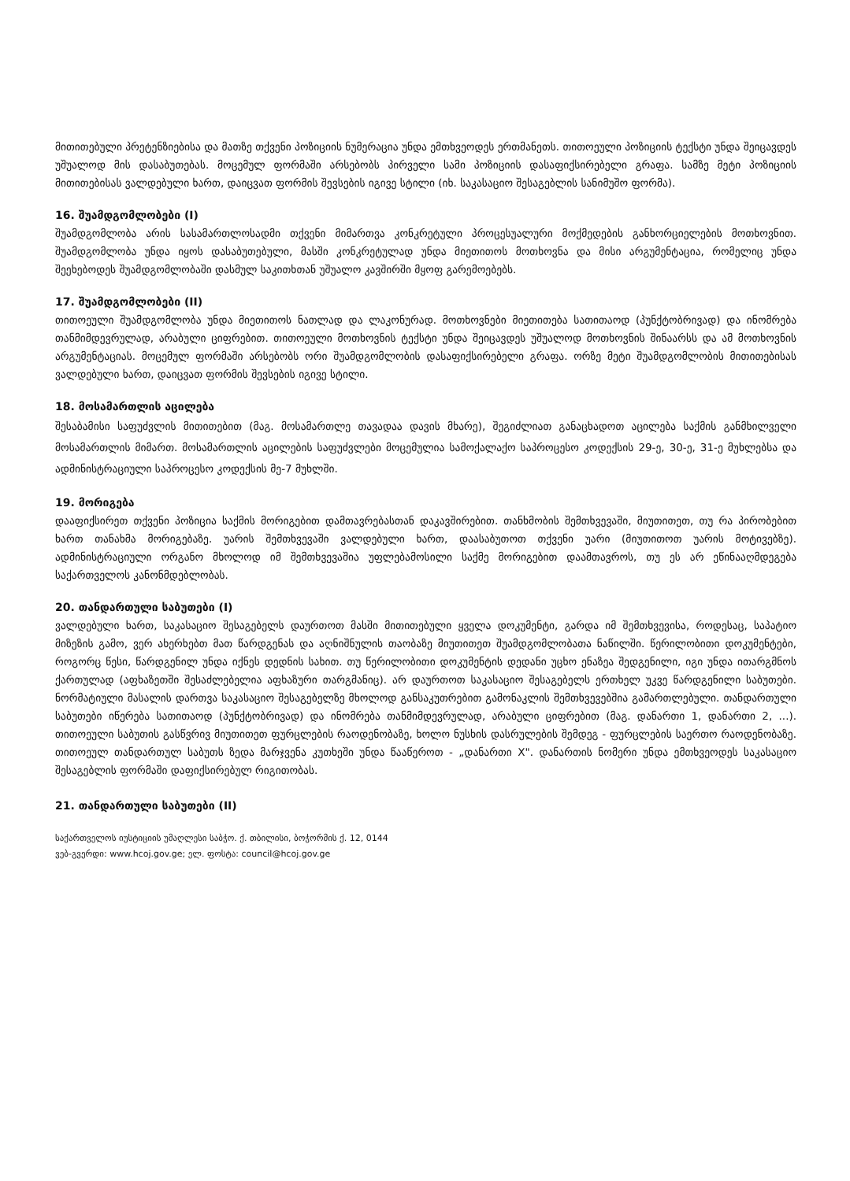მითითებული პრეტენზიებისა და მათზე თქვენი პოზიციის ნუმერაცია უნდა ემთხვეოდეს ერთმანეთს. თითოეული პოზიციის ტექსტი უნდა შეიცავდეს უშუალოდ მის დასაბუთებას. მოცემულ ფორმაში არსებობს პირველი სამი პოზიციის დასაფიქსირებელი გრაფა. სამზე მეტი პოზიციის მითითებისას ვალდებული ხართ, დაიცვათ ფორმის შევსების იგივე სტილი (იხ. საკასაციო შესაგებლის სანიმუშო ფორმა).
16. შუამდგომლობები (I)
შუამდგომლობა არის სასამართლოსადმი თქვენი მიმართვა კონკრეტული პროცესუალური მოქმედების განხორციელების მოთხოვნით. შუამდგომლობა უნდა იყოს დასაბუთებული, მასში კონკრეტულად უნდა მიეთითოს მოთხოვნა და მისი არგუმენტაცია, რომელიც უნდა შეეხებოდეს შუამდგომლობაში დასმულ საკითხთან უშუალო კავშირში მყოფ გარემოებებს.
17. შუამდგომლობები (II)
თითოეული შუამდგომლობა უნდა მიეთითოს ნათლად და ლაკონურად. მოთხოვნები მიეთითება სათითაოდ (პუნქტობრივად) და ინომრება თანმიმდევრულად, არაბული ციფრებით. თითოეული მოთხოვნის ტექსტი უნდა შეიცავდეს უშუალოდ მოთხოვნის შინაარსს და ამ მოთხოვნის არგუმენტაციას. მოცემულ ფორმაში არსებობს ორი შუამდგომლობის დასაფიქსირებელი გრაფა. ორზე მეტი შუამდგომლობის მითითებისას ვალდებული ხართ, დაიცვათ ფორმის შევსების იგივე სტილი.
18. მოსამართლის აცილება
შესაბამისი საფუძვლის მითითებით (მაგ. მოსამართლე თავადაა დავის მხარე), შეგიძლიათ განაცხადოთ აცილება საქმის განმხილველი მოსამართლის მიმართ. მოსამართლის აცილების საფუძვლები მოცემულია სამოქალაქო საპროცესო კოდექსის 29-ე, 30-ე, 31-ე მუხლებსა და ადმინისტრაციული საპროცესო კოდექსის მე-7 მუხლში.
19. მორიგება
დააფიქსირეთ თქვენი პოზიცია საქმის მორიგებით დამთავრებასთან დაკავშირებით. თანხმობის შემთხვევაში, მიუთითეთ, თუ რა პირობებით ხართ თანახმა მორიგებაზე. უარის შემთხვევაში ვალდებული ხართ, დაასაბუთოთ თქვენი უარი (მიუთითოთ უარის მოტივებზე). ადმინისტრაციული ორგანო მხოლოდ იმ შემთხვევაშია უფლებამოსილი საქმე მორიგებით დაამთავროს, თუ ეს არ ეწინააღმდეგება საქართველოს კანონმდებლობას.
20. თანდართული საბუთები (I)
ვალდებული ხართ, საკასაციო შესაგებელს დაურთოთ მასში მითითებული ყველა დოკუმენტი, გარდა იმ შემთხვევისა, როდესაც, საპატიო მიზეზის გამო, ვერ ახერხებთ მათ წარდგენას და აღნიშნულის თაობაზე მიუთითეთ შუამდგომლობათა ნაწილში. წერილობითი დოკუმენტები, როგორც წესი, წარდგენილ უნდა იქნეს დედნის სახით. თუ წერილობითი დოკუმენტის დედანი უცხო ენაზეა შედგენილი, იგი უნდა ითარგმნოს ქართულად (აფხაზეთში შესაძლებელია აფხაზური თარგმანიც). არ დაურთოთ საკასაციო შესაგებელს ერთხელ უკვე წარდგენილი საბუთები. ნორმატიული მასალის დართვა საკასაციო შესაგებელზე მხოლოდ განსაკუთრებით გამონაკლის შემთხვევებშია გამართლებული. თანდართული საბუთები იწერება სათითაოდ (პუნქტობრივად) და ინომრება თანმიმდევრულად, არაბული ციფრებით (მაგ. დანართი 1, დანართი 2, ...). თითოეული საბუთის გასწვრივ მიუთითეთ ფურცლების რაოდენობაზე, ხოლო ნუსხის დასრულების შემდეგ - ფურცლების საერთო რაოდენობაზე. თითოეულ თანდართულ საბუთს ზედა მარჯვენა კუთხეში უნდა წააწეროთ - „დანართი X". დანართის ნომერი უნდა ემთხვეოდეს საკასაციო შესაგებლის ფორმაში დაფიქსირებულ რიგითობას.
21. თანდართული საბუთები (II)
საქართველოს იუსტიციის უმაღლესი საბჭო. ქ. თბილისი, ბოჭორმის ქ. 12, 0144
ვებ-გვერდი: www.hcoj.gov.ge; ელ. ფოსტა: council@hcoj.gov.ge